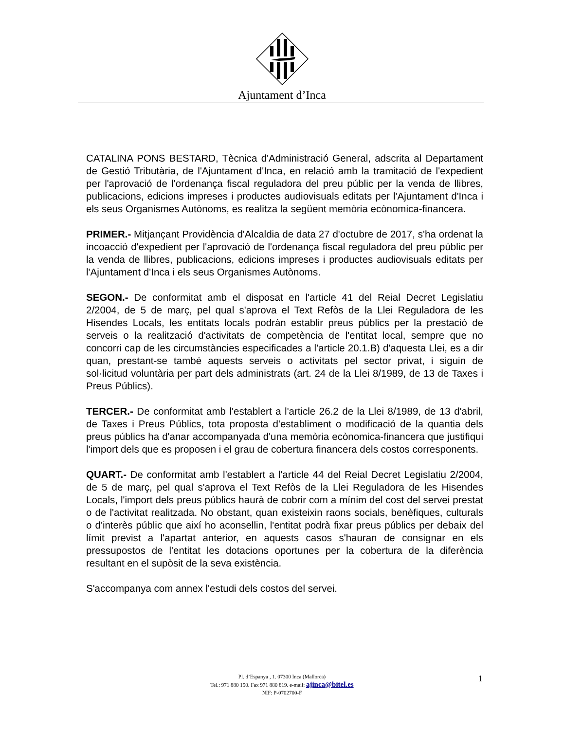Ajuntament d’Inca
CATALINA PONS BESTARD, Tècnica d'Administració General, adscrita al Departament de Gestió Tributària, de l'Ajuntament d'Inca, en relació amb la tramitació de l'expedient per l'aprovació de l'ordenança fiscal reguladora del preu públic per la venda de llibres, publicacions, edicions impreses i productes audiovisuals editats per l'Ajuntament d'Inca i els seus Organismes Autònoms, es realitza la següent memòria ecònomica-financera.
PRIMER.- Mitjançant Providència d'Alcaldia de data 27 d'octubre de 2017, s'ha ordenat la incoacció d'expedient per l'aprovació de l'ordenança fiscal reguladora del preu públic per la venda de llibres, publicacions, edicions impreses i productes audiovisuals editats per l'Ajuntament d'Inca i els seus Organismes Autònoms.
SEGON.- De conformitat amb el disposat en l'article 41 del Reial Decret Legislatiu 2/2004, de 5 de març, pel qual s'aprova el Text Refòs de la Llei Reguladora de les Hisendes Locals, les entitats locals podràn establir preus públics per la prestació de serveis o la realització d'activitats de competència de l'entitat local, sempre que no concorri cap de les circumstàncies especificades a l'article 20.1.B) d'aquesta Llei, es a dir quan, prestant-se també aquests serveis o activitats pel sector privat, i siguin de sol·licitud voluntària per part dels administrats (art. 24 de la Llei 8/1989, de 13 de Taxes i Preus Públics).
TERCER.- De conformitat amb l'establert a l'article 26.2 de la Llei 8/1989, de 13 d'abril, de Taxes i Preus Públics, tota proposta d'establiment o modificació de la quantia dels preus públics ha d'anar accompanyada d'una memòria ecònomica-financera que justifiqui l'import dels que es proposen i el grau de cobertura financera dels costos corresponents.
QUART.- De conformitat amb l'establert a l'article 44 del Reial Decret Legislatiu 2/2004, de 5 de març, pel qual s'aprova el Text Refòs de la Llei Reguladora de les Hisendes Locals, l'import dels preus públics haurà de cobrir com a mínim del cost del servei prestat o de l'activitat realitzada. No obstant, quan existeixin raons socials, benèfiques, culturals o d'interès públic que així ho aconsellin, l'entitat podrà fixar preus públics per debaix del límit previst a l'apartat anterior, en aquests casos s'hauran de consignar en els pressupostos de l'entitat les dotacions oportunes per la cobertura de la diferència resultant en el supòsit de la seva existència.
S'accompanya com annex l'estudi dels costos del servei.
Pl. d’Espanya , 1. 07300 Inca (Mallorca)
Tel.: 971 880 150. Fax 971 880 819. e-mail: ajinca@bitel.es
NIF: P-0702700-F
1